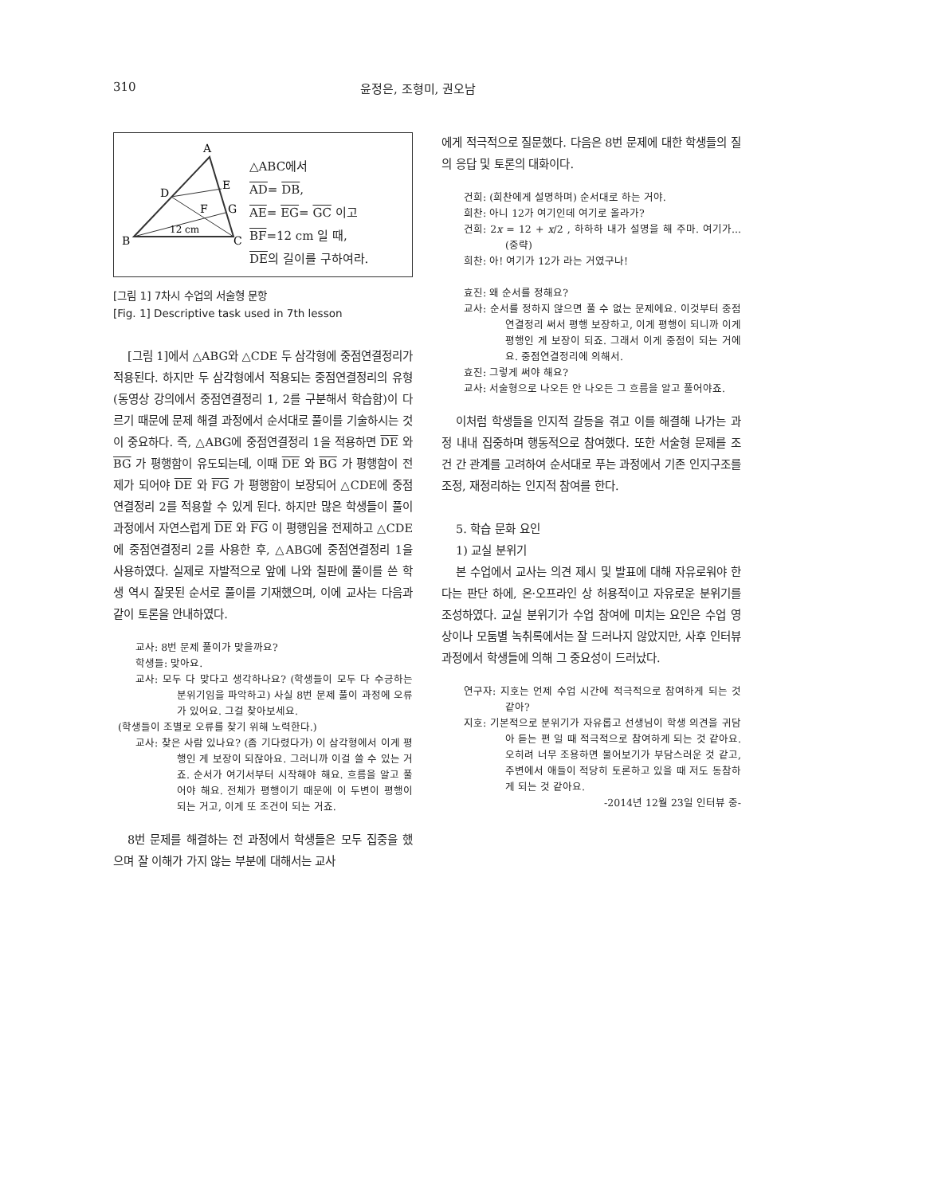310 윤정은, 조형미, 권오남
A
B
C
D
E
F
G
12 cm
△ABC에서
AD= DB,
AE= EG= GC 이고
BF=12 cm 일 때,
DE의 길이를 구하여라.
[그림 1] 7차시 수업의 서술형 문항
[Fig. 1] Descriptive task used in 7th lesson
[그림 1]에서 △ABG와 △CDE 두 삼각형에 중점연결정리가 적용된다. 하지만 두 삼각형에서 적용되는 중점연결정리의 유형(동영상 강의에서 중점연결정리 1, 2를 구분해서 학습함)이 다르기 때문에 문제 해결 과정에서 순서대로 풀이를 기술하시는 것이 중요하다. 즉, △ABG에 중점연결정리 1을 적용하면 DE 와 BG 가 평행함이 유도되는데, 이때 DE 와 BG 가 평행함이 전제가 되어야 DE 와 FG 가 평행함이 보장되어 △CDE에 중점연결정리 2를 적용할 수 있게 된다. 하지만 많은 학생들이 풀이 과정에서 자연스럽게 DE 와 FG 이 평행임을 전제하고 △CDE에 중점연결정리 2를 사용한 후, △ABG에 중점연결정리 1을 사용하였다. 실제로 자발적으로 앞에 나와 칠판에 풀이를 쓴 학생 역시 잘못된 순서로 풀이를 기재했으며, 이에 교사는 다음과 같이 토론을 안내하였다.
교사: 8번 문제 풀이가 맞을까요?
학생들: 맞아요.
교사: 모두 다 맞다고 생각하나요? (학생들이 모두 다 수긍하는 분위기임을 파악하고) 사실 8번 문제 풀이 과정에 오류가 있어요. 그걸 찾아보세요.
(학생들이 조별로 오류를 찾기 위해 노력한다.)
교사: 찾은 사람 있나요? (좀 기다렸다가) 이 삼각형에서 이게 평행인 게 보장이 되잖아요. 그러니까 이걸 쓸 수 있는 거죠. 순서가 여기서부터 시작해야 해요. 흐름을 알고 풀어야 해요. 전체가 평행이기 때문에 이 두변이 평행이 되는 거고, 이게 또 조건이 되는 거죠.
8번 문제를 해결하는 전 과정에서 학생들은 모두 집중을 했으며 잘 이해가 가지 않는 부분에 대해서는 교사
에게 적극적으로 질문했다. 다음은 8번 문제에 대한 학생들의 질의 응답 및 토론의 대화이다.
건희: (희찬에게 설명하며) 순서대로 하는 거야.
희찬: 아니 12가 여기인데 여기로 올라가?
건희: 2x = 12 + x/2 , 하하하 내가 설명을 해 주마. 여기가...(중략)
희찬: 아! 여기가 12가 라는 거였구나!
효진: 왜 순서를 정해요?
교사: 순서를 정하지 않으면 풀 수 없는 문제에요. 이것부터 중점연결정리 써서 평행 보장하고, 이게 평행이 되니까 이게 평행인 게 보장이 되죠. 그래서 이게 중점이 되는 거에요. 중점연결정리에 의해서.
효진: 그렇게 써야 해요?
교사: 서술형으로 나오든 안 나오든 그 흐름을 알고 풀어야죠.
이처럼 학생들을 인지적 갈등을 겪고 이를 해결해 나가는 과정 내내 집중하며 행동적으로 참여했다. 또한 서술형 문제를 조건 간 관계를 고려하여 순서대로 푸는 과정에서 기존 인지구조를 조정, 재정리하는 인지적 참여를 한다.
5. 학습 문화 요인
1) 교실 분위기
본 수업에서 교사는 의견 제시 및 발표에 대해 자유로워야 한다는 판단 하에, 온·오프라인 상 허용적이고 자유로운 분위기를 조성하였다. 교실 분위기가 수업 참여에 미치는 요인은 수업 영상이나 모둠별 녹취록에서는 잘 드러나지 않았지만, 사후 인터뷰 과정에서 학생들에 의해 그 중요성이 드러났다.
연구자: 지호는 언제 수업 시간에 적극적으로 참여하게 되는 것 같아?
지호: 기본적으로 분위기가 자유롭고 선생님이 학생 의견을 귀담아 듣는 편 일 때 적극적으로 참여하게 되는 것 같아요. 오히려 너무 조용하면 물어보기가 부담스러운 것 같고, 주변에서 애들이 적당히 토론하고 있을 때 저도 동참하게 되는 것 같아요.
-2014년 12월 23일 인터뷰 중-